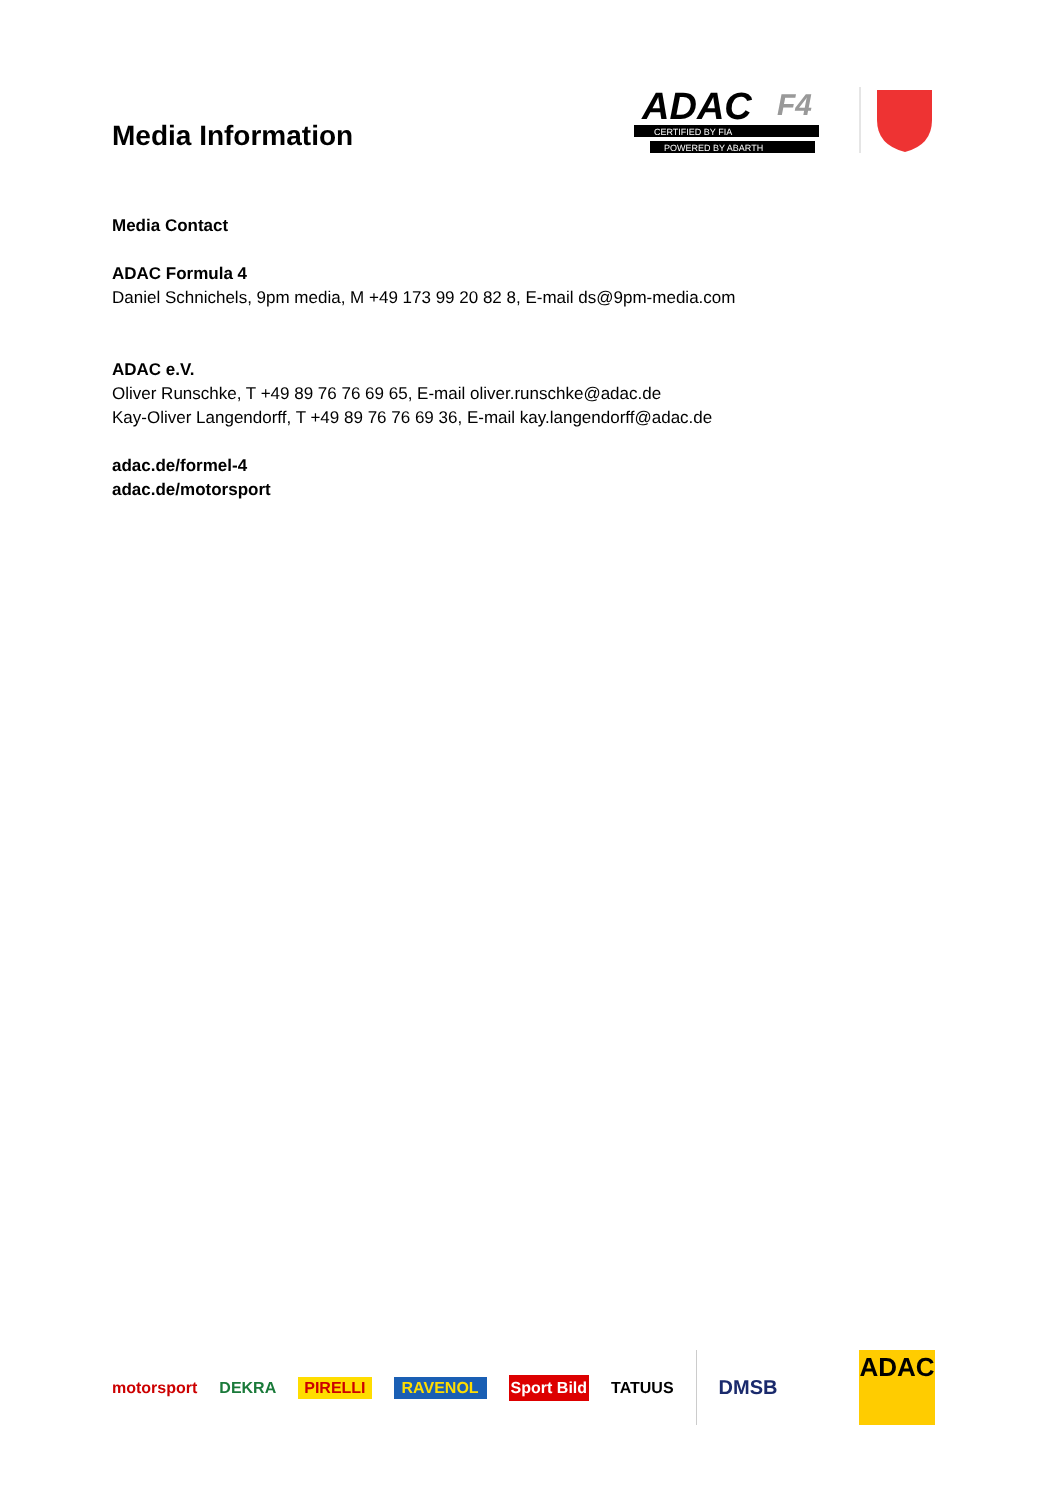Media Information
ADAC
F4
CERTIFIED BY FIA
POWERED BY ABARTH
Media Contact
ADAC Formula 4
Daniel Schnichels, 9pm media, M +49 173 99 20 82 8, E-mail ds@9pm-media.com
ADAC e.V.
Oliver Runschke, T +49 89 76 76 69 65, E-mail oliver.runschke@adac.de
Kay-Oliver Langendorff, T +49 89 76 76 69 36, E-mail kay.langendorff@adac.de
adac.de/formel-4
adac.de/motorsport
motorsport DEKRA PIRELLI RAVENOL Sport Bild TATUUS DMSB
ADAC